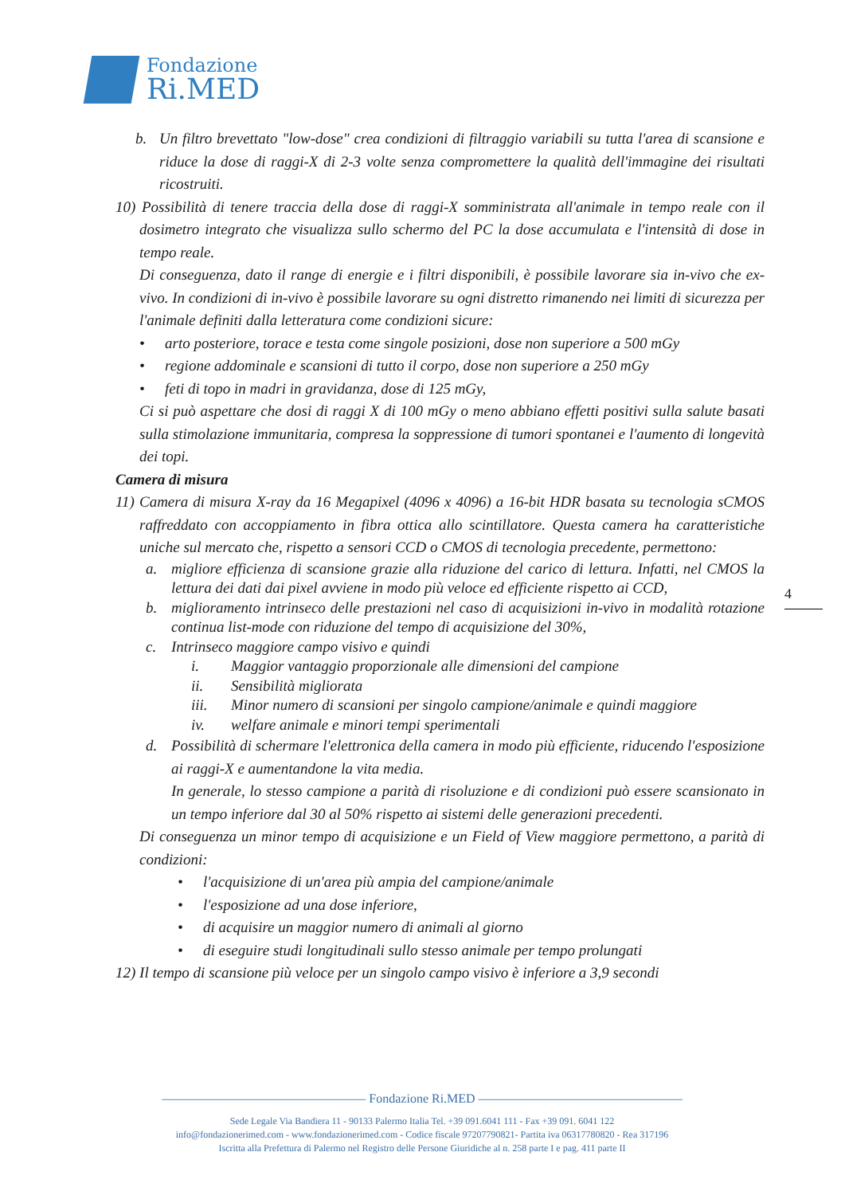Fondazione
Ri.MED
b. Un filtro brevettato "low-dose" crea condizioni di filtraggio variabili su tutta l'area di scansione e riduce la dose di raggi-X di 2-3 volte senza compromettere la qualità dell'immagine dei risultati ricostruiti.
10) Possibilità di tenere traccia della dose di raggi-X somministrata all'animale in tempo reale con il dosimetro integrato che visualizza sullo schermo del PC la dose accumulata e l'intensità di dose in tempo reale.
Di conseguenza, dato il range di energie e i filtri disponibili, è possibile lavorare sia in-vivo che ex-vivo. In condizioni di in-vivo è possibile lavorare su ogni distretto rimanendo nei limiti di sicurezza per l'animale definiti dalla letteratura come condizioni sicure:
• arto posteriore, torace e testa come singole posizioni, dose non superiore a 500 mGy
• regione addominale e scansioni di tutto il corpo, dose non superiore a 250 mGy
• feti di topo in madri in gravidanza, dose di 125 mGy,
Ci si può aspettare che dosi di raggi X di 100 mGy o meno abbiano effetti positivi sulla salute basati sulla stimolazione immunitaria, compresa la soppressione di tumori spontanei e l'aumento di longevità dei topi.
Camera di misura
11) Camera di misura X-ray da 16 Megapixel (4096 x 4096) a 16-bit HDR basata su tecnologia sCMOS raffreddato con accoppiamento in fibra ottica allo scintillatore. Questa camera ha caratteristiche uniche sul mercato che, rispetto a sensori CCD o CMOS di tecnologia precedente, permettono:
a. migliore efficienza di scansione grazie alla riduzione del carico di lettura. Infatti, nel CMOS la lettura dei dati dai pixel avviene in modo più veloce ed efficiente rispetto ai CCD,
b. miglioramento intrinseco delle prestazioni nel caso di acquisizioni in-vivo in modalità rotazione continua list-mode con riduzione del tempo di acquisizione del 30%,
c. Intrinseco maggiore campo visivo e quindi
i. Maggior vantaggio proporzionale alle dimensioni del campione
ii. Sensibilità migliorata
iii. Minor numero di scansioni per singolo campione/animale e quindi maggiore
iv. welfare animale e minori tempi sperimentali
d. Possibilità di schermare l'elettronica della camera in modo più efficiente, riducendo l'esposizione ai raggi-X e aumentandone la vita media.
In generale, lo stesso campione a parità di risoluzione e di condizioni può essere scansionato in un tempo inferiore dal 30 al 50% rispetto ai sistemi delle generazioni precedenti.
Di conseguenza un minor tempo di acquisizione e un Field of View maggiore permettono, a parità di condizioni:
• l'acquisizione di un'area più ampia del campione/animale
• l'esposizione ad una dose inferiore,
• di acquisire un maggior numero di animali al giorno
• di eseguire studi longitudinali sullo stesso animale per tempo prolungati
12) Il tempo di scansione più veloce per un singolo campo visivo è inferiore a 3,9 secondi
4
———————————————— Fondazione Ri.MED ————————————————
Sede Legale Via Bandiera 11 - 90133 Palermo Italia Tel. +39 091.6041 111 - Fax +39 091. 6041 122
info@fondazionerimed.com - www.fondazionerimed.com - Codice fiscale 97207790821- Partita iva 06317780820 - Rea 317196
Iscritta alla Prefettura di Palermo nel Registro delle Persone Giuridiche al n. 258 parte I e pag. 411 parte II